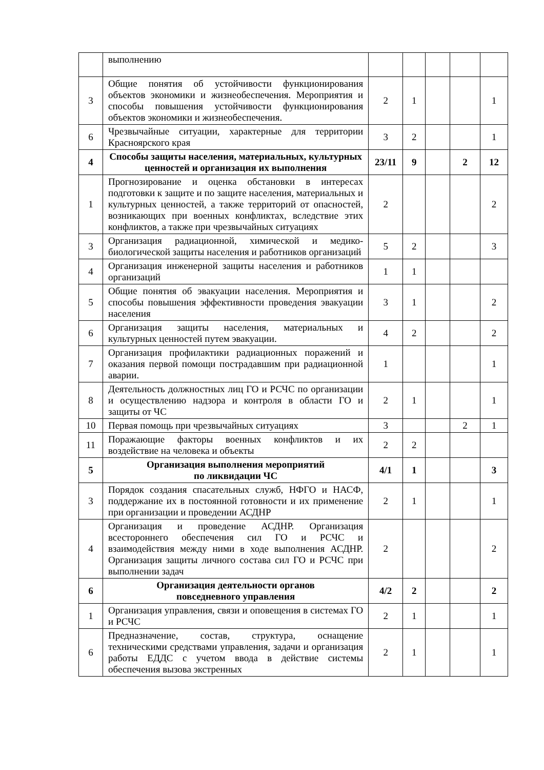| | выполнению | | | | | |
| 3 | Общие понятия об устойчивости функционирования объектов экономики и жизнеобеспечения. Мероприятия и способы повышения устойчивости функционирования объектов экономики и жизнеобеспечения. | 2 | 1 | | | 1 |
| 6 | Чрезвычайные ситуации, характерные для территории Красноярского края | 3 | 2 | | | 1 |
| 4 | Способы защиты населения, материальных, культурных ценностей и организация их выполнения | 23/11 | 9 | | 2 | 12 |
| 1 | Прогнозирование и оценка обстановки в интересах подготовки к защите и по защите населения, материальных и культурных ценностей, а также территорий от опасностей, возникающих при военных конфликтах, вследствие этих конфликтов, а также при чрезвычайных ситуациях | 2 | | | | 2 |
| 3 | Организация радиационной, химической и медико-биологической защиты населения и работников организаций | 5 | 2 | | | 3 |
| 4 | Организация инженерной защиты населения и работников организаций | 1 | 1 | | | |
| 5 | Общие понятия об эвакуации населения. Мероприятия и способы повышения эффективности проведения эвакуации населения | 3 | 1 | | | 2 |
| 6 | Организация защиты населения, материальных и культурных ценностей путем эвакуации. | 4 | 2 | | | 2 |
| 7 | Организация профилактики радиационных поражений и оказания первой помощи пострадавшим при радиационной аварии. | 1 | | | | 1 |
| 8 | Деятельность должностных лиц ГО и РСЧС по организации и осуществлению надзора и контроля в области ГО и защиты от ЧС | 2 | 1 | | | 1 |
| 10 | Первая помощь при чрезвычайных ситуациях | 3 | | | 2 | 1 |
| 11 | Поражающие факторы военных конфликтов и их воздействие на человека и объекты | 2 | 2 | | | |
| 5 | Организация выполнения мероприятий по ликвидации ЧС | 4/1 | 1 | | | 3 |
| 3 | Порядок создания спасательных служб, НФГО и НАСФ, поддержание их в постоянной готовности и их применение при организации и проведении АСДНР | 2 | 1 | | | 1 |
| 4 | Организация и проведение АСДНР. Организация всестороннего обеспечения сил ГО и РСЧС и взаимодействия между ними в ходе выполнения АСДНР. Организация защиты личного состава сил ГО и РСЧС при выполнении задач | 2 | | | | 2 |
| 6 | Организация деятельности органов повседневного управления | 4/2 | 2 | | | 2 |
| 1 | Организация управления, связи и оповещения в системах ГО и РСЧС | 2 | 1 | | | 1 |
| 6 | Предназначение, состав, структура, оснащение техническими средствами управления, задачи и организация работы ЕДДС с учетом ввода в действие системы обеспечения вызова экстренных | 2 | 1 | | | 1 |